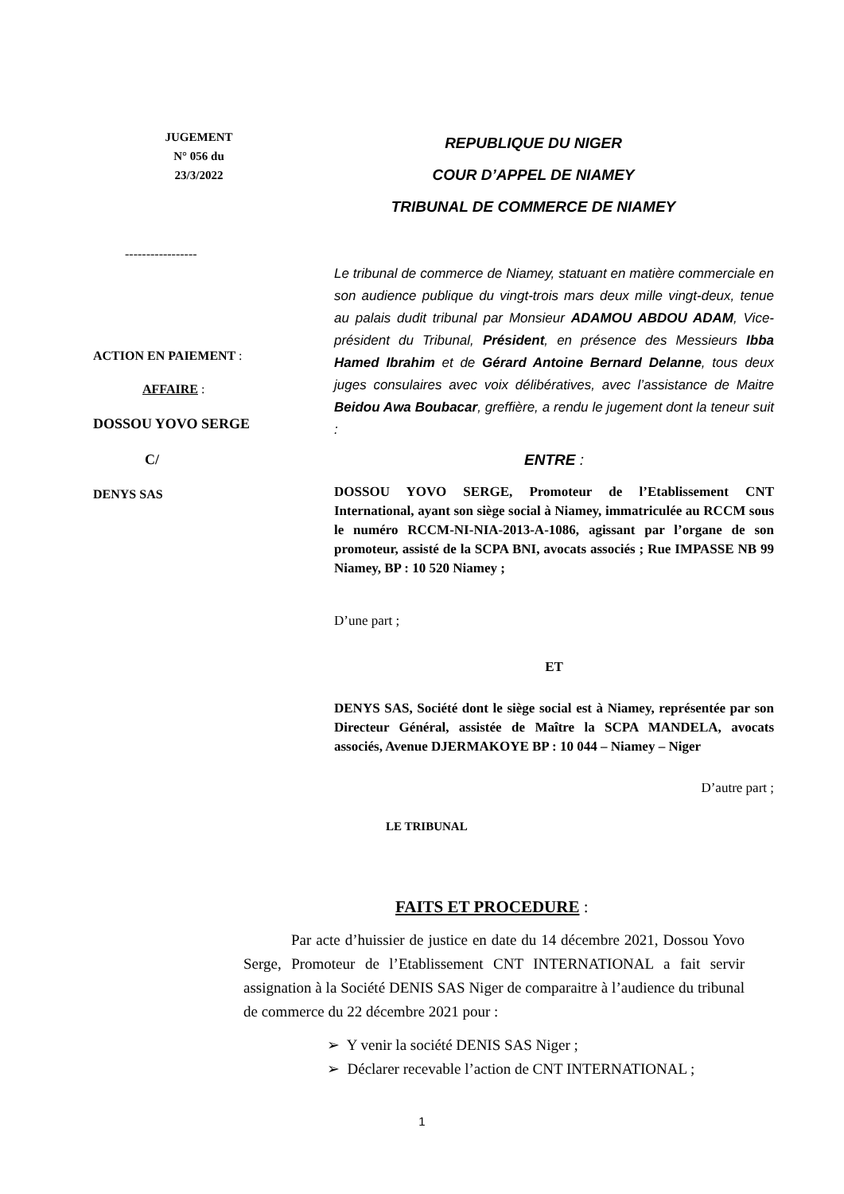JUGEMENT
N° 056 du
23/3/2022
REPUBLIQUE DU NIGER
COUR D’APPEL DE NIAMEY
TRIBUNAL DE COMMERCE DE NIAMEY
-----------------
ACTION EN PAIEMENT :
AFFAIRE :
DOSSOU YOVO SERGE
C/
DENYS SAS
Le tribunal de commerce de Niamey, statuant en matière commerciale en son audience publique du vingt-trois mars deux mille vingt-deux, tenue au palais dudit tribunal par Monsieur ADAMOU ABDOU ADAM, Vice-président du Tribunal, Président, en présence des Messieurs Ibba Hamed Ibrahim et de Gérard Antoine Bernard Delanne, tous deux juges consulaires avec voix délibératives, avec l’assistance de Maitre Beidou Awa Boubacar, greffière, a rendu le jugement dont la teneur suit :
ENTRE :
DOSSOU YOVO SERGE, Promoteur de l’Etablissement CNT International, ayant son siège social à Niamey, immatriculée au RCCM sous le numéro RCCM-NI-NIA-2013-A-1086, agissant par l’organe de son promoteur, assisté de la SCPA BNI, avocats associés ; Rue IMPASSE NB 99 Niamey, BP : 10 520 Niamey ;
D’une part ;
ET
DENYS SAS, Société dont le siège social est à Niamey, représentée par son Directeur Général, assistée de Maître la SCPA MANDELA, avocats associés, Avenue DJERMAKOYE BP : 10 044 – Niamey – Niger
D’autre part ;
LE TRIBUNAL
FAITS ET PROCEDURE :
Par acte d’huissier de justice en date du 14 décembre 2021, Dossou Yovo Serge, Promoteur de l’Etablissement CNT INTERNATIONAL a fait servir assignation à la Société DENIS SAS Niger de comparaitre à l’audience du tribunal de commerce du 22 décembre 2021 pour :
➢ Y venir la société DENIS SAS Niger ;
➢ Déclarer recevable l’action de CNT INTERNATIONAL ;
1